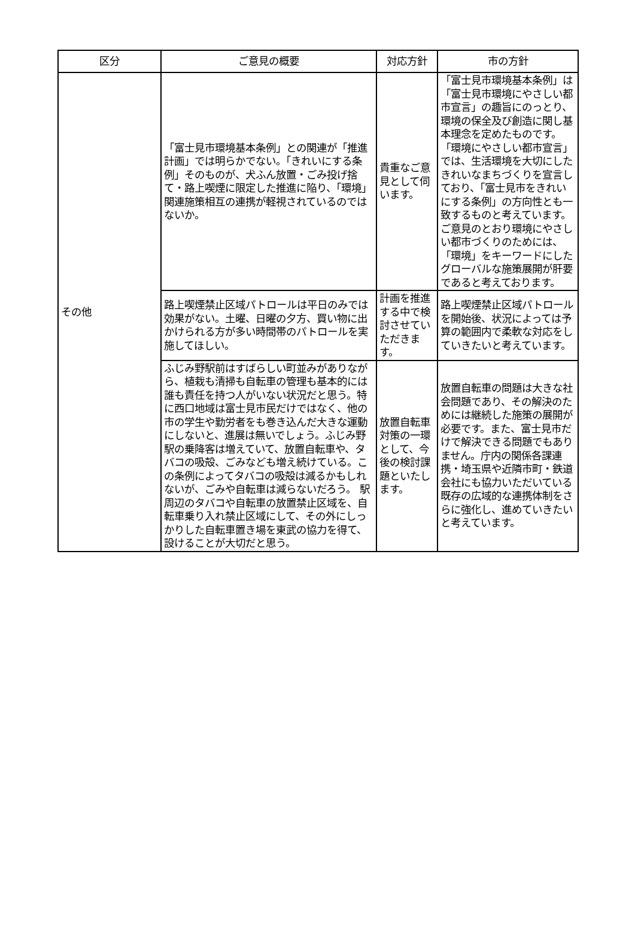| 区分 | ご意見の概要 | 対応方針 | 市の方針 |
| --- | --- | --- | --- |
| その他 | 「富士見市環境基本条例」との関連が「推進計画」では明らかでない。「きれいにする条例」そのものが、犬ふん放置・ごみ投げ捨て・路上喫煙に限定した推進に陥り、「環境」関連施策相互の連携が軽視されているのではないか。 | 貴重なご意見として伺います。 | 「富士見市環境基本条例」は「富士見市環境にやさしい都市宣言」の趣旨にのっとり、環境の保全及び創造に関し基本理念を定めたものです。「環境にやさしい都市宣言」では、生活環境を大切にしたきれいなまちづくりを宣言しており、「富士見市をきれいにする条例」の方向性とも一致するものと考えています。ご意見のとおり環境にやさしい都市づくりのためには、「環境」をキーワードにしたグローバルな施策展開が肝要であると考えております。 |
| | 路上喫煙禁止区域パトロールは平日のみでは効果がない。土曜、日曜の夕方、買い物に出かけられる方が多い時間帯のパトロールを実施してほしい。 | 計画を推進する中で検討させていただきます。 | 路上喫煙禁止区域パトロールを開始後、状況によっては予算の範囲内で柔軟な対応をしていきたいと考えています。 |
| | ふじみ野駅前はすばらしい町並みがありながら、植栽も清掃も自転車の管理も基本的には誰も責任を持つ人がいない状況だと思う。特に西口地域は富士見市民だけではなく、他の市の学生や勤労者をも巻き込んだ大きな運動にしないと、進展は無いでしょう。ふじみ野駅の乗降客は増えていて、放置自転車や、タバコの吸殻、ごみなども増え続けている。この条例によってタバコの吸殻は減るかもしれないが、ごみや自転車は減らないだろう。 駅周辺のタバコや自転車の放置禁止区域を、自転車乗り入れ禁止区域にして、その外にしっかりした自転車置き場を東武の協力を得て、設けることが大切だと思う。 | 放置自転車対策の一環として、今後の検討課題といたします。 | 放置自転車の問題は大きな社会問題であり、その解決のためには継続した施策の展開が必要です。また、富士見市だけで解決できる問題でもありません。庁内の関係各課連携・埼玉県や近隣市町・鉄道会社にも協力いただいている既存の広域的な連携体制をさらに強化し、進めていきたいと考えています。 |